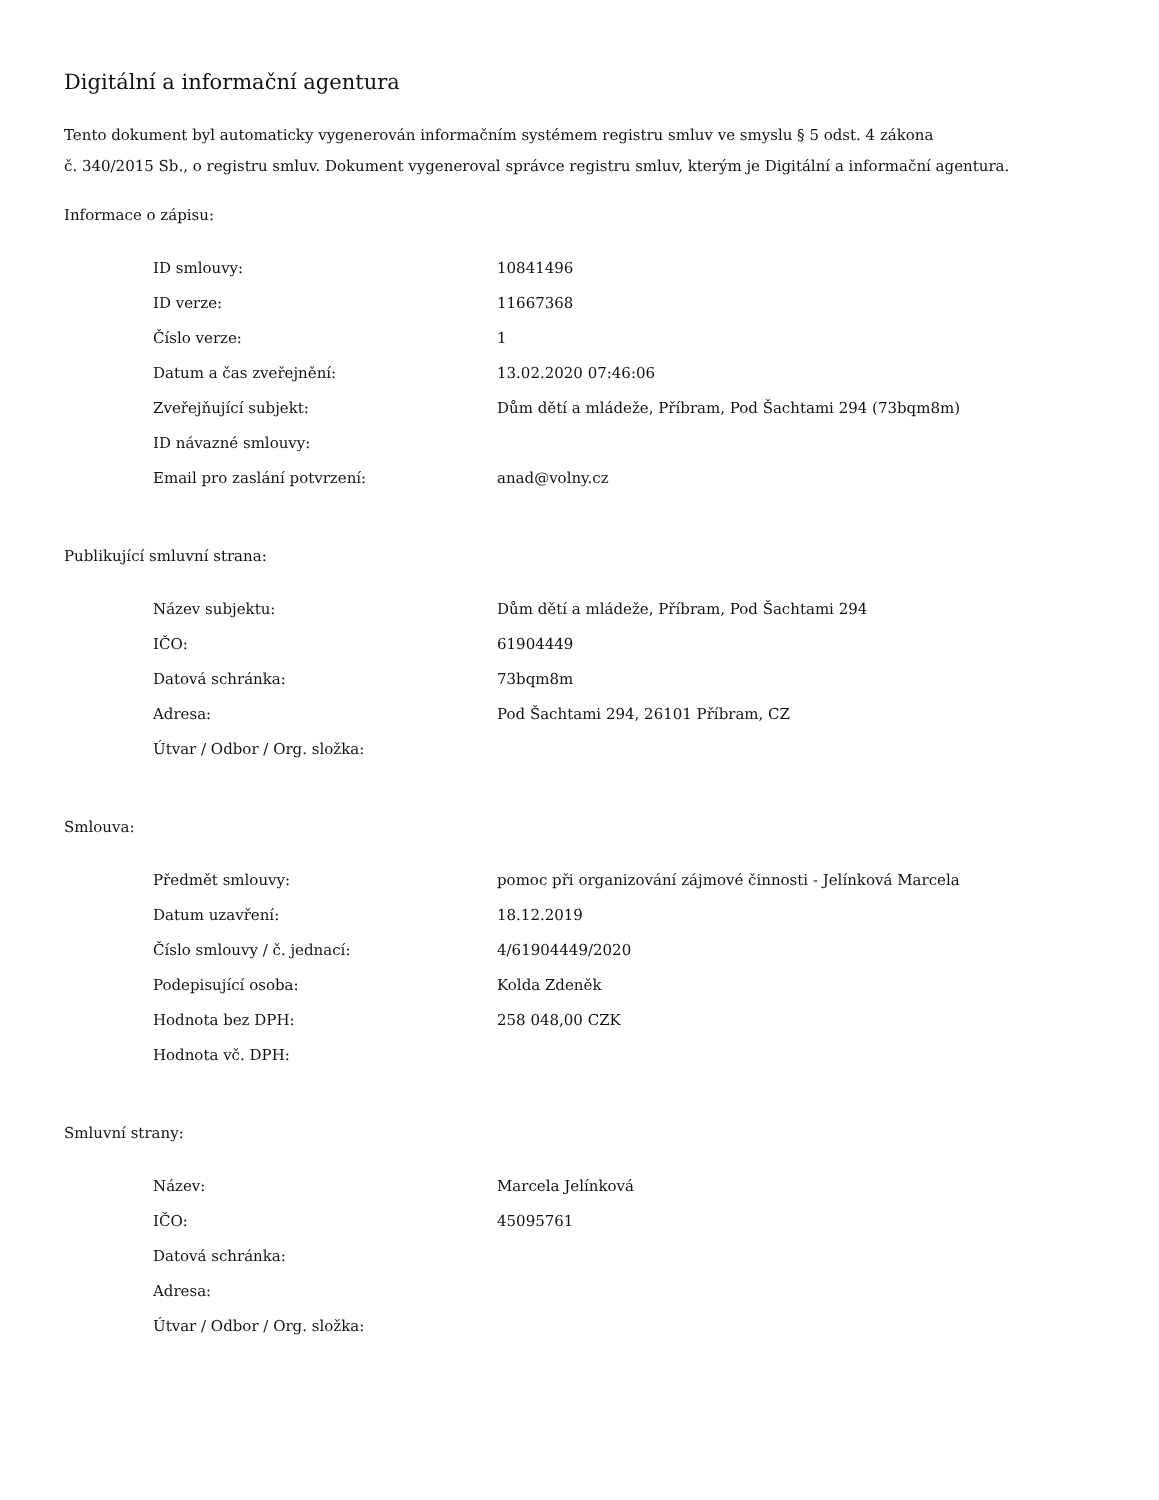Digitální a informační agentura
Tento dokument byl automaticky vygenerován informačním systémem registru smluv ve smyslu § 5 odst. 4 zákona
č. 340/2015 Sb., o registru smluv. Dokument vygeneroval správce registru smluv, kterým je Digitální a informační agentura.
Informace o zápisu:
| ID smlouvy: | 10841496 |
| ID verze: | 11667368 |
| Číslo verze: | 1 |
| Datum a čas zveřejnění: | 13.02.2020 07:46:06 |
| Zveřejňující subjekt: | Dům dětí a mládeže, Příbram, Pod Šachtami 294 (73bqm8m) |
| ID návazné smlouvy: | |
| Email pro zaslání potvrzení: | anad@volny.cz |
Publikující smluvní strana:
| Název subjektu: | Dům dětí a mládeže, Příbram, Pod Šachtami 294 |
| IČO: | 61904449 |
| Datová schránka: | 73bqm8m |
| Adresa: | Pod Šachtami 294, 26101 Příbram, CZ |
| Útvar / Odbor / Org. složka: | |
Smlouva:
| Předmět smlouvy: | pomoc při organizování zájmové činnosti - Jelínková Marcela |
| Datum uzavření: | 18.12.2019 |
| Číslo smlouvy / č. jednací: | 4/61904449/2020 |
| Podepisující osoba: | Kolda Zdeněk |
| Hodnota bez DPH: | 258 048,00 CZK |
| Hodnota vč. DPH: | |
Smluvní strany:
| Název: | Marcela Jelínková |
| IČO: | 45095761 |
| Datová schránka: | |
| Adresa: | |
| Útvar / Odbor / Org. složka: | |